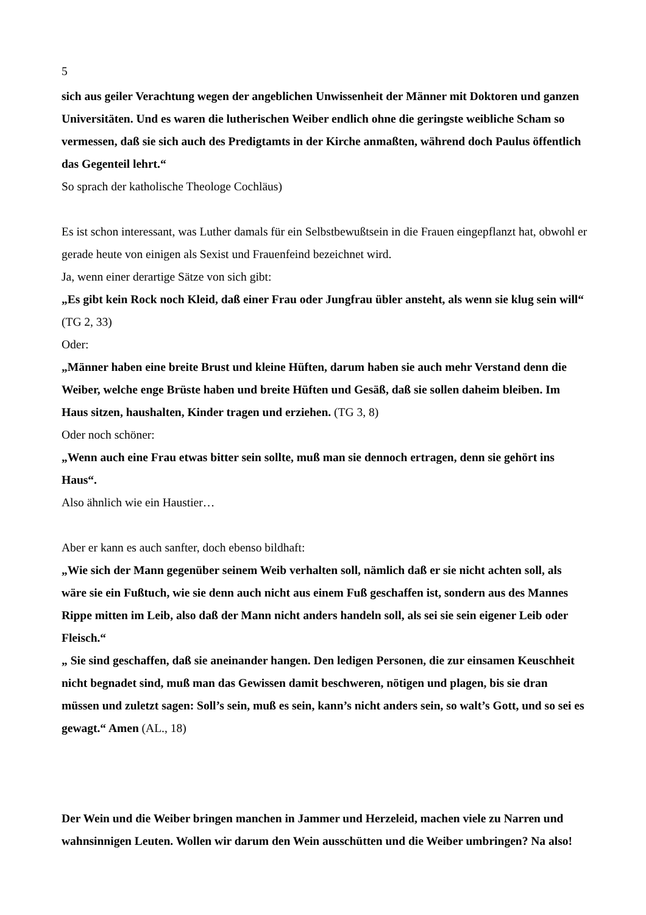5
sich aus geiler Verachtung wegen der angeblichen Unwissenheit der Männer mit Doktoren und ganzen Universitäten. Und es waren die lutherischen Weiber endlich ohne die geringste weibliche Scham so vermessen, daß sie sich auch des Predigtamts in der Kirche anmaßten, während doch Paulus öffentlich das Gegenteil lehrt.“
So sprach der katholische Theologe Cochläus)
Es ist schon interessant, was Luther damals für ein Selbstbewußtsein in die Frauen eingepflanzt hat, obwohl er gerade heute von einigen als Sexist und Frauenfeind bezeichnet wird.
Ja, wenn einer derartige Sätze von sich gibt:
„Es gibt kein Rock noch Kleid, daß einer Frau oder Jungfrau übler ansteht, als wenn sie klug sein will“ (TG 2, 33)
Oder:
„Männer haben eine breite Brust und kleine Hüften, darum haben sie auch mehr Verstand denn die Weiber, welche enge Brüste haben und breite Hüften und Gesäß, daß sie sollen daheim bleiben. Im Haus sitzen, haushalten, Kinder tragen und erziehen. (TG 3, 8)
Oder noch schöner:
„Wenn auch eine Frau etwas bitter sein sollte, muß man sie dennoch ertragen, denn sie gehört ins Haus“.
Also ähnlich wie ein Haustier…
Aber er kann es auch sanfter, doch ebenso bildhaft:
„Wie sich der Mann gegenüber seinem Weib verhalten soll, nämlich daß er sie nicht achten soll, als wäre sie ein Fußtuch, wie sie denn auch nicht aus einem Fuß geschaffen ist, sondern aus des Mannes Rippe mitten im Leib, also daß der Mann nicht anders handeln soll, als sei sie sein eigener Leib oder Fleisch.“
„ Sie sind geschaffen, daß sie aneinander hangen. Den ledigen Personen, die zur einsamen Keuschheit nicht begnadet sind, muß man das Gewissen damit beschweren, nötigen und plagen, bis sie dran müssen und zuletzt sagen: Soll’s sein, muß es sein, kann’s nicht anders sein, so walt’s Gott, und so sei es gewagt.“ Amen (AL., 18)
Der Wein und die Weiber bringen manchen in Jammer und Herzeleid, machen viele zu Narren und wahnsinnigen Leuten. Wollen wir darum den Wein ausschütten und die Weiber umbringen? Na also!